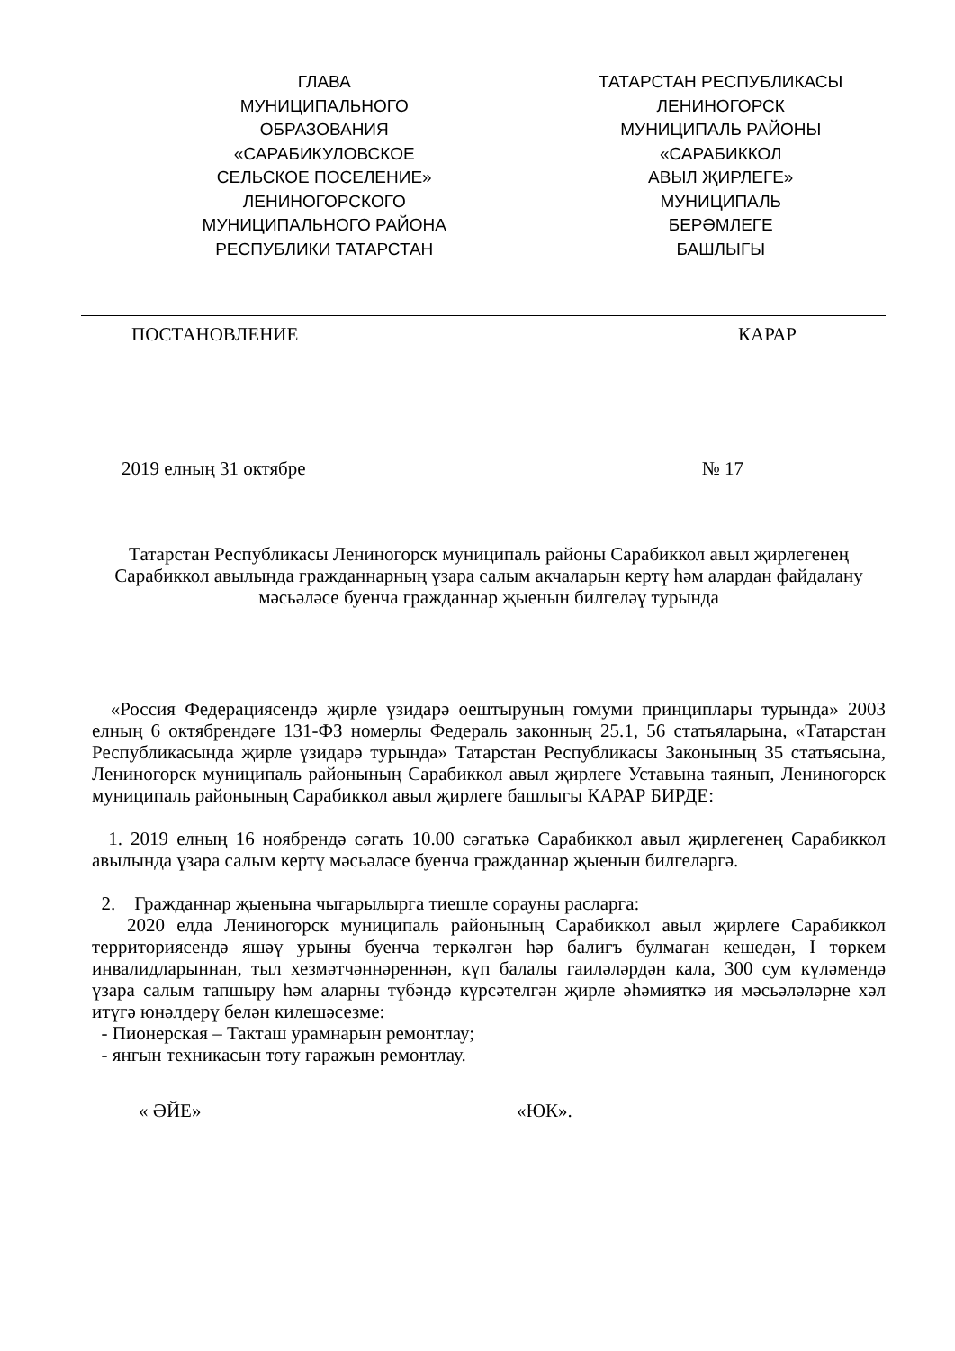ГЛАВА
МУНИЦИПАЛЬНОГО
ОБРАЗОВАНИЯ
«САРАБИКУЛОВСКОЕ
СЕЛЬСКОЕ ПОСЕЛЕНИЕ»
ЛЕНИНОГОРСКОГО
МУНИЦИПАЛЬНОГО РАЙОНА
РЕСПУБЛИКИ ТАТАРСТАН
ТАТАРСТАН РЕСПУБЛИКАСЫ
ЛЕНИНОГОРСК
МУНИЦИПАЛЬ РАЙОНЫ
«САРАБИККОЛ
АВЫЛ ҖИРЛЕГЕ»
МУНИЦИПАЛЬ
БЕРӘМЛЕГЕ
БАШЛЫГЫ
ПОСТАНОВЛЕНИЕ КАРАР
2019 елның 31 октябре № 17
Татарстан Республикасы Лениногорск муниципаль районы Сарабиккол авыл җирлегенең Сарабиккол авылында гражданнарның үзара салым акчаларын кертү һәм алардан файдалану мәсьәләсе буенча гражданнар җыенын билгеләү турында
«Россия Федерациясендә җирле үзидарә оештыруның гомуми принциплары турында» 2003 елның 6 октябрендәге 131-ФЗ номерлы Федераль законның 25.1, 56 статьяларына, «Татарстан Республикасында җирле үзидарә турында» Татарстан Республикасы Законының 35 статьясына, Лениногорск муниципаль районының Сарабиккол авыл җирлеге Уставына таянып, Лениногорск муниципаль районының Сарабиккол авыл җирлеге башлыгы КАРАР БИРДЕ:
1. 2019 елның 16 ноябрендә сәгать 10.00 сәгатькә Сарабиккол авыл җирлегенең Сарабиккол авылында үзара салым кертү мәсьәләсе буенча гражданнар җыенын билгеләргә.
2. Гражданнар җыенына чыгарылырга тиешле сорауны расларга:
2020 елда Лениногорск муниципаль районының Сарабиккол авыл җирлеге Сарабиккол территориясендә яшәү урыны буенча теркәлгән һәр балигъ булмаган кешедән, I төркем инвалидларыннан, тыл хезмәтчәннәреннән, күп балалы гаиләләрдән кала, 300 сум күләмендә үзара салым тапшыру һәм аларны түбәндә күрсәтелгән җирле әһәмияткә ия мәсьәләләрне хәл итүгә юнәлдерү белән килешәсезме:
- Пионерская – Такташ урамнарын ремонтлау;
- янгын техникасын тоту гаражын ремонтлау.
« ӘЙЕ» «ЮК».